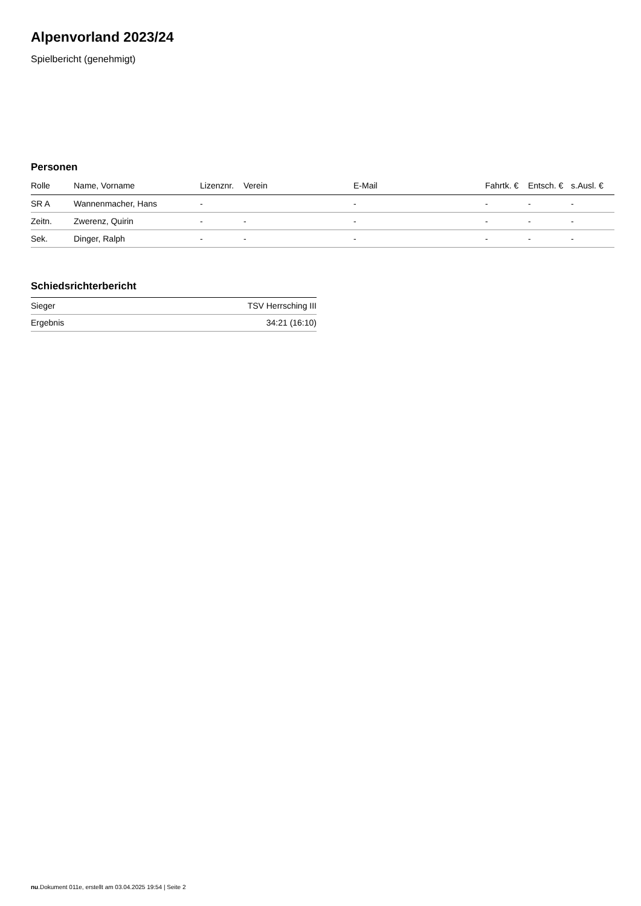Alpenvorland 2023/24
Spielbericht (genehmigt)
Personen
| Rolle | Name, Vorname | Lizenznr. | Verein | E-Mail | Fahrtk. € | Entsch. € | s.Ausl. € |
| --- | --- | --- | --- | --- | --- | --- | --- |
| SR A | Wannenmacher, Hans | - | | - | - | - | - |
| Zeitn. | Zwerenz, Quirin | - | - | - | - | - | - |
| Sek. | Dinger, Ralph | - | - | - | - | - | - |
Schiedsrichterbericht
| Sieger | TSV Herrsching III |
| Ergebnis | 34:21 (16:10) |
nu.Dokument 011e, erstellt am 03.04.2025 19:54 | Seite 2